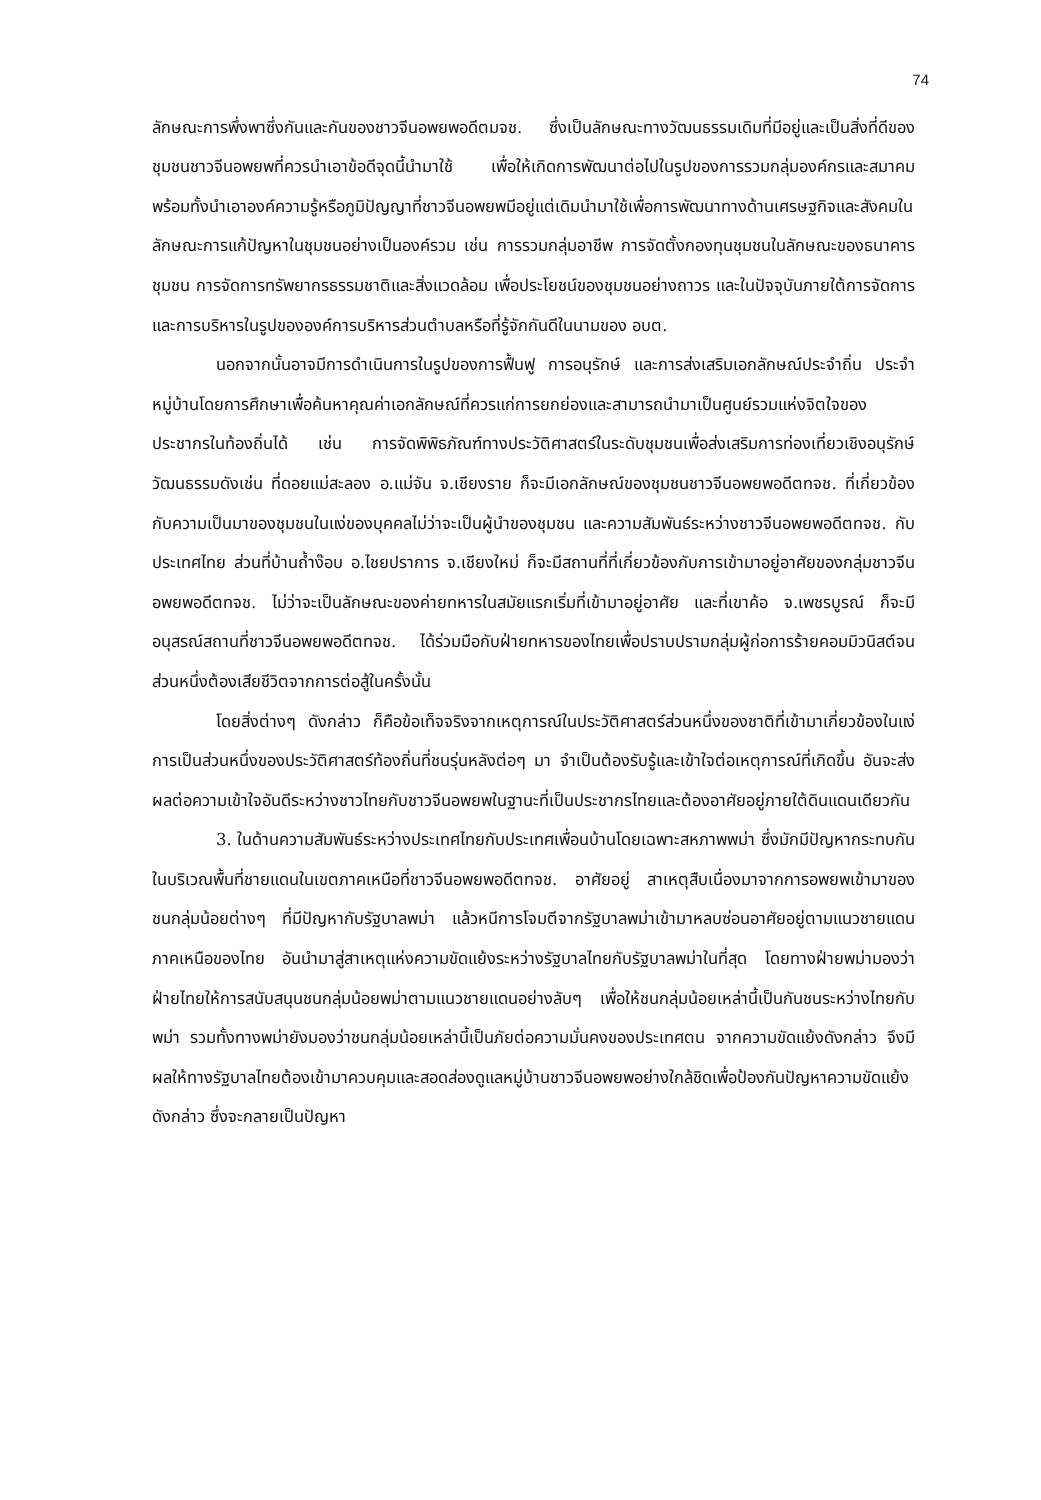74
ลักษณะการพึ่งพาซึ่งกันและกันของชาวจีนอพยพอดีตมจช. ซึ่งเป็นลักษณะทางวัฒนธรรมเดิมที่มีอยู่และเป็นสิ่งที่ดีของชุมชนชาวจีนอพยพที่ควรนำเอาข้อดีจุดนี้นำมาใช้ เพื่อให้เกิดการพัฒนาต่อไปในรูปของการรวมกลุ่มองค์กรและสมาคม พร้อมทั้งนำเอาองค์ความรู้หรือภูมิปัญญาที่ชาวจีนอพยพมีอยู่แต่เดิมนำมาใช้เพื่อการพัฒนาทางด้านเศรษฐกิจและสังคมในลักษณะการแก้ปัญหาในชุมชนอย่างเป็นองค์รวม เช่น การรวมกลุ่มอาชีพ การจัดตั้งกองทุนชุมชนในลักษณะของธนาคารชุมชน การจัดการทรัพยากรธรรมชาติและสิ่งแวดล้อม เพื่อประโยชน์ของชุมชนอย่างถาวร และในปัจจุบันภายใต้การจัดการและการบริหารในรูปขององค์การบริหารส่วนตำบลหรือที่รู้จักกันดีในนามของ อบต.
นอกจากนั้นอาจมีการดำเนินการในรูปของการฟื้นฟู การอนุรักษ์ และการส่งเสริมเอกลักษณ์ประจำถิ่น ประจำหมู่บ้านโดยการศึกษาเพื่อค้นหาคุณค่าเอกลักษณ์ที่ควรแก่การยกย่องและสามารถนำมาเป็นศูนย์รวมแห่งจิตใจของประชากรในท้องถิ่นได้ เช่น การจัดพิพิธภัณฑ์ทางประวัติศาสตร์ในระดับชุมชนเพื่อส่งเสริมการท่องเที่ยวเชิงอนุรักษ์วัฒนธรรมดังเช่น ที่ดอยแม่สะลอง อ.แม่จัน จ.เชียงราย ก็จะมีเอกลักษณ์ของชุมชนชาวจีนอพยพอดีตทจช. ที่เกี่ยวข้องกับความเป็นมาของชุมชนในแง่ของบุคคลไม่ว่าจะเป็นผู้นำของชุมชน และความสัมพันธ์ระหว่างชาวจีนอพยพอดีตทจช. กับประเทศไทย ส่วนที่บ้านถ้ำง๊อบ อ.ไชยปราการ จ.เชียงใหม่ ก็จะมีสถานที่ที่เกี่ยวข้องกับการเข้ามาอยู่อาศัยของกลุ่มชาวจีนอพยพอดีตทจช. ไม่ว่าจะเป็นลักษณะของค่ายทหารในสมัยแรกเริ่มที่เข้ามาอยู่อาศัย และที่เขาค้อ จ.เพชรบูรณ์ ก็จะมีอนุสรณ์สถานที่ชาวจีนอพยพอดีตทจช. ได้ร่วมมือกับฝ่ายทหารของไทยเพื่อปราบปรามกลุ่มผู้ก่อการร้ายคอมมิวนิสต์จนส่วนหนึ่งต้องเสียชีวิตจากการต่อสู้ในครั้งนั้น
โดยสิ่งต่างๆ ดังกล่าว ก็คือข้อเท็จจริงจากเหตุการณ์ในประวัติศาสตร์ส่วนหนึ่งของชาติที่เข้ามาเกี่ยวข้องในแง่การเป็นส่วนหนึ่งของประวัติศาสตร์ท้องถิ่นที่ชนรุ่นหลังต่อๆ มา จำเป็นต้องรับรู้และเข้าใจต่อเหตุการณ์ที่เกิดขึ้น อันจะส่งผลต่อความเข้าใจอันดีระหว่างชาวไทยกับชาวจีนอพยพในฐานะที่เป็นประชากรไทยและต้องอาศัยอยู่ภายใต้ดินแดนเดียวกัน
3. ในด้านความสัมพันธ์ระหว่างประเทศไทยกับประเทศเพื่อนบ้านโดยเฉพาะสหภาพพม่า ซึ่งมักมีปัญหากระทบกันในบริเวณพื้นที่ชายแดนในเขตภาคเหนือที่ชาวจีนอพยพอดีตทจช. อาศัยอยู่ สาเหตุสืบเนื่องมาจากการอพยพเข้ามาของชนกลุ่มน้อยต่างๆ ที่มีปัญหากับรัฐบาลพม่า แล้วหนีการโจมตีจากรัฐบาลพม่าเข้ามาหลบซ่อนอาศัยอยู่ตามแนวชายแดนภาคเหนือของไทย อันนำมาสู่สาเหตุแห่งความขัดแย้งระหว่างรัฐบาลไทยกับรัฐบาลพม่าในที่สุด โดยทางฝ่ายพม่ามองว่าฝ่ายไทยให้การสนับสนุนชนกลุ่มน้อยพม่าตามแนวชายแดนอย่างลับๆ เพื่อให้ชนกลุ่มน้อยเหล่านี้เป็นกันชนระหว่างไทยกับพม่า รวมทั้งทางพม่ายังมองว่าชนกลุ่มน้อยเหล่านี้เป็นภัยต่อความมั่นคงของประเทศตน จากความขัดแย้งดังกล่าว จึงมีผลให้ทางรัฐบาลไทยต้องเข้ามาควบคุมและสอดส่องดูแลหมู่บ้านชาวจีนอพยพอย่างใกล้ชิดเพื่อป้องกันปัญหาความขัดแย้งดังกล่าว ซึ่งจะกลายเป็นปัญหา